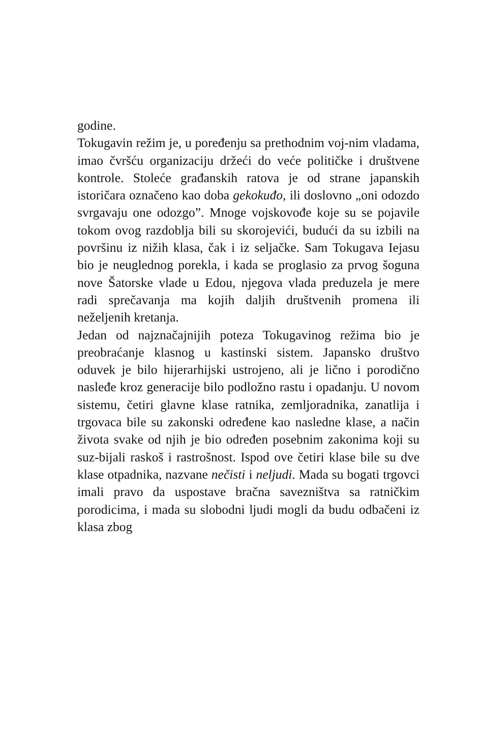godine.
Tokugavin režim je, u poređenju sa prethodnim voj-nim vladama, imao čvršću organizaciju držeći do veće političke i društvene kontrole. Stoleće građanskih ratova je od strane japanskih istoričara označeno kao doba gekokuđo, ili doslovno „oni odozdo svrgavaju one odozgo”. Mnoge vojskovođe koje su se pojavile tokom ovog razdoblja bili su skorojevići, budući da su izbili na površinu iz nižih klasa, čak i iz seljačke. Sam Tokugava Iejasu bio je neuglednog porekla, i kada se proglasio za prvog šoguna nove Šatorske vlade u Edou, njegova vlada preduzela je mere radi sprečavanja ma kojih daljih društvenih promena ili neželjenih kretanja.
Jedan od najznačajnijih poteza Tokugavinog režima bio je preobraćanje klasnog u kastinski sistem. Japansko društvo oduvek je bilo hijerarhijski ustrojeno, ali je lično i porodično nasleđe kroz generacije bilo podložno rastu i opadanju. U novom sistemu, četiri glavne klase ratnika, zemljoradnika, zanatlija i trgovaca bile su zakonski određene kao nasledne klase, a način života svake od njih je bio određen posebnim zakonima koji su suz-bijali raskoš i rastrošnost. Ispod ove četiri klase bile su dve klase otpadnika, nazvane nečisti i neljudi. Mada su bogati trgovci imali pravo da uspostave bračna savezništva sa ratničkim porodicima, i mada su slobodni ljudi mogli da budu odbačeni iz klasa zbog